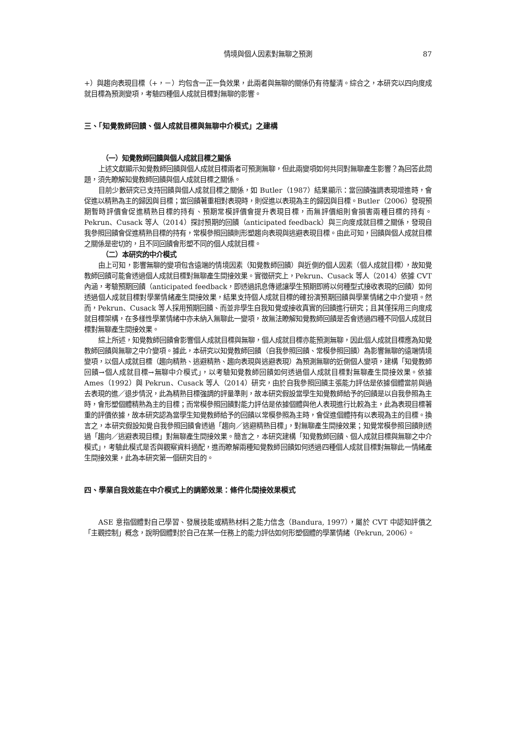情境與個人因素對無聊之預測 87
+）與趨向表現目標（+，－）均包含一正一負效果，此兩者與無聊的關係仍有待釐清。綜合之，本研究以四向度成就目標為預測變項，考驗四種個人成就目標對無聊的影響。
三、「知覺教師回饋、個人成就目標與無聊中介模式」之建構
（一）知覺教師回饋與個人成就目標之關係
上述文獻顯示知覺教師回饋與個人成就目標兩者可預測無聊，但此兩變項如何共同對無聊產生影響？為回答此問題，須先瞭解知覺教師回饋與個人成就目標之關係。
目前少數研究已支持回饋與個人成就目標之關係，如 Butler（1987）結果顯示：當回饋強調表現增進時，會促進以精熟為主的歸因與目標；當回饋著重相對表現時，則促進以表現為主的歸因與目標。Butler（2006）發現預期暫時評價會促進精熟目標的持有、預期常模評價會提升表現目標，而無評價組則會損害兩種目標的持有。Pekrun、Cusack 等人（2014）探討預期的回饋（anticipated feedback）與三向度成就目標之關係，發現自我參照回饋會促進精熟目標的持有，常模參照回饋則形塑趨向表現與逃避表現目標。由此可知，回饋與個人成就目標之關係是密切的，且不同回饋會形塑不同的個人成就目標。
（二）本研究的中介模式
由上可知，影響無聊的變項包含遠端的情境因素（知覺教師回饋）與近側的個人因素（個人成就目標），故知覺教師回饋可能會透過個人成就目標對無聊產生間接效果。實徵研究上，Pekrun、Cusack 等人（2014）依據 CVT 內涵，考驗預期回饋（anticipated feedback，即透過訊息傳遞讓學生預期即將以何種型式接收表現的回饋）如何透過個人成就目標對學業情緒產生間接效果，結果支持個人成就目標的確扮演預期回饋與學業情緒之中介變項。然而，Pekrun、Cusack 等人採用預期回饋、而並非學生自我知覺或接收真實的回饋進行研究；且其僅採用三向度成就目標架構，在多樣性學業情緒中亦未納入無聊此一變項，故無法瞭解知覺教師回饋是否會透過四種不同個人成就目標對無聊產生間接效果。
綜上所述，知覺教師回饋會影響個人成就目標與無聊，個人成就目標亦能預測無聊，因此個人成就目標應為知覺教師回饋與無聊之中介變項。據此，本研究以知覺教師回饋（自我參照回饋、常模參照回饋）為影響無聊的遠端情境變項，以個人成就目標（趨向精熟、逃避精熟、趨向表現與逃避表現）為預測無聊的近側個人變項，建構「知覺教師回饋→個人成就目標→無聊中介模式」，以考驗知覺教師回饋如何透過個人成就目標對無聊產生間接效果。依據 Ames（1992）與 Pekrun、Cusack 等人（2014）研究，由於自我參照回饋主張能力評估是依據個體當前與過去表現的進／退步情況，此為精熟目標強調的評量準則，故本研究假設當學生知覺教師給予的回饋是以自我參照為主時，會形塑個體精熟為主的目標；而常模參照回饋對能力評估是依據個體與他人表現進行比較為主，此為表現目標著重的評價依據，故本研究認為當學生知覺教師給予的回饋以常模參照為主時，會促進個體持有以表現為主的目標。換言之，本研究假設知覺自我參照回饋會透過「趨向／逃避精熟目標」，對無聊產生間接效果；知覺常模參照回饋則透過「趨向／逃避表現目標」對無聊產生間接效果。簡言之，本研究建構「知覺教師回饋、個人成就目標與無聊之中介模式」，考驗此模式是否與觀察資料適配，進而瞭解兩種知覺教師回饋如何透過四種個人成就目標對無聊此一情緒產生間接效果，此為本研究第一個研究目的。
四、學業自我效能在中介模式上的調節效果：條件化間接效果模式
ASE 意指個體對自己學習、發展技能或精熟材料之能力信念（Bandura, 1997），屬於 CVT 中認知評價之「主觀控制」概念，說明個體對於自己在某一任務上的能力評估如何形塑個體的學業情緒（Pekrun, 2006）。